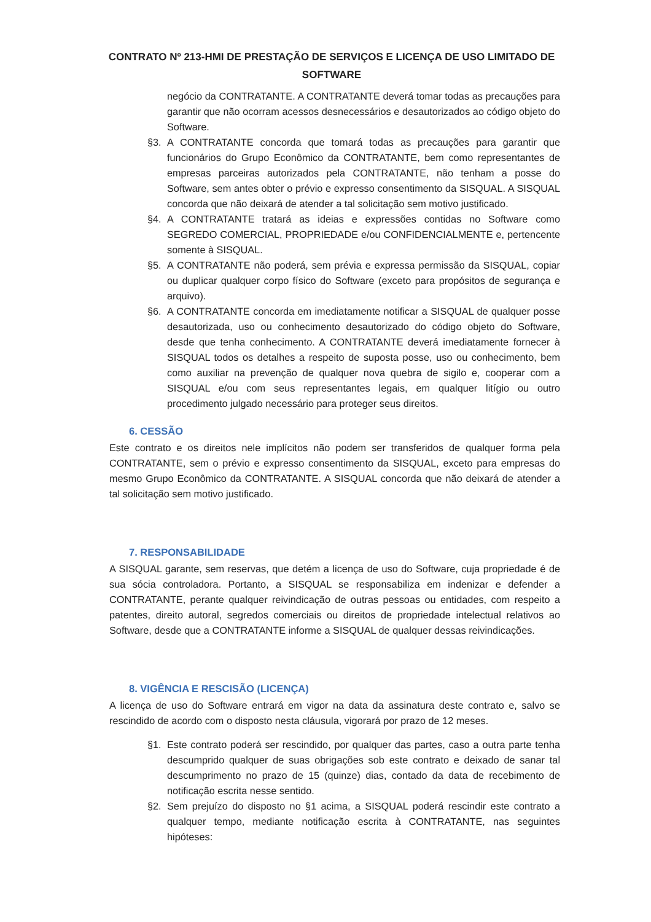CONTRATO Nº 213-HMI DE PRESTAÇÃO DE SERVIÇOS E LICENÇA DE USO LIMITADO DE SOFTWARE
negócio da CONTRATANTE. A CONTRATANTE deverá tomar todas as precauções para garantir que não ocorram acessos desnecessários e desautorizados ao código objeto do Software.
§3. A CONTRATANTE concorda que tomará todas as precauções para garantir que funcionários do Grupo Econômico da CONTRATANTE, bem como representantes de empresas parceiras autorizados pela CONTRATANTE, não tenham a posse do Software, sem antes obter o prévio e expresso consentimento da SISQUAL. A SISQUAL concorda que não deixará de atender a tal solicitação sem motivo justificado.
§4. A CONTRATANTE tratará as ideias e expressões contidas no Software como SEGREDO COMERCIAL, PROPRIEDADE e/ou CONFIDENCIALMENTE e, pertencente somente à SISQUAL.
§5. A CONTRATANTE não poderá, sem prévia e expressa permissão da SISQUAL, copiar ou duplicar qualquer corpo físico do Software (exceto para propósitos de segurança e arquivo).
§6. A CONTRATANTE concorda em imediatamente notificar a SISQUAL de qualquer posse desautorizada, uso ou conhecimento desautorizado do código objeto do Software, desde que tenha conhecimento. A CONTRATANTE deverá imediatamente fornecer à SISQUAL todos os detalhes a respeito de suposta posse, uso ou conhecimento, bem como auxiliar na prevenção de qualquer nova quebra de sigilo e, cooperar com a SISQUAL e/ou com seus representantes legais, em qualquer litígio ou outro procedimento julgado necessário para proteger seus direitos.
6. CESSÃO
Este contrato e os direitos nele implícitos não podem ser transferidos de qualquer forma pela CONTRATANTE, sem o prévio e expresso consentimento da SISQUAL, exceto para empresas do mesmo Grupo Econômico da CONTRATANTE. A SISQUAL concorda que não deixará de atender a tal solicitação sem motivo justificado.
7. RESPONSABILIDADE
A SISQUAL garante, sem reservas, que detém a licença de uso do Software, cuja propriedade é de sua sócia controladora. Portanto, a SISQUAL se responsabiliza em indenizar e defender a CONTRATANTE, perante qualquer reivindicação de outras pessoas ou entidades, com respeito a patentes, direito autoral, segredos comerciais ou direitos de propriedade intelectual relativos ao Software, desde que a CONTRATANTE informe a SISQUAL de qualquer dessas reivindicações.
8. VIGÊNCIA E RESCISÃO (LICENÇA)
A licença de uso do Software entrará em vigor na data da assinatura deste contrato e, salvo se rescindido de acordo com o disposto nesta cláusula, vigorará por prazo de 12 meses.
§1. Este contrato poderá ser rescindido, por qualquer das partes, caso a outra parte tenha descumprido qualquer de suas obrigações sob este contrato e deixado de sanar tal descumprimento no prazo de 15 (quinze) dias, contado da data de recebimento de notificação escrita nesse sentido.
§2. Sem prejuízo do disposto no §1 acima, a SISQUAL poderá rescindir este contrato a qualquer tempo, mediante notificação escrita à CONTRATANTE, nas seguintes hipóteses: